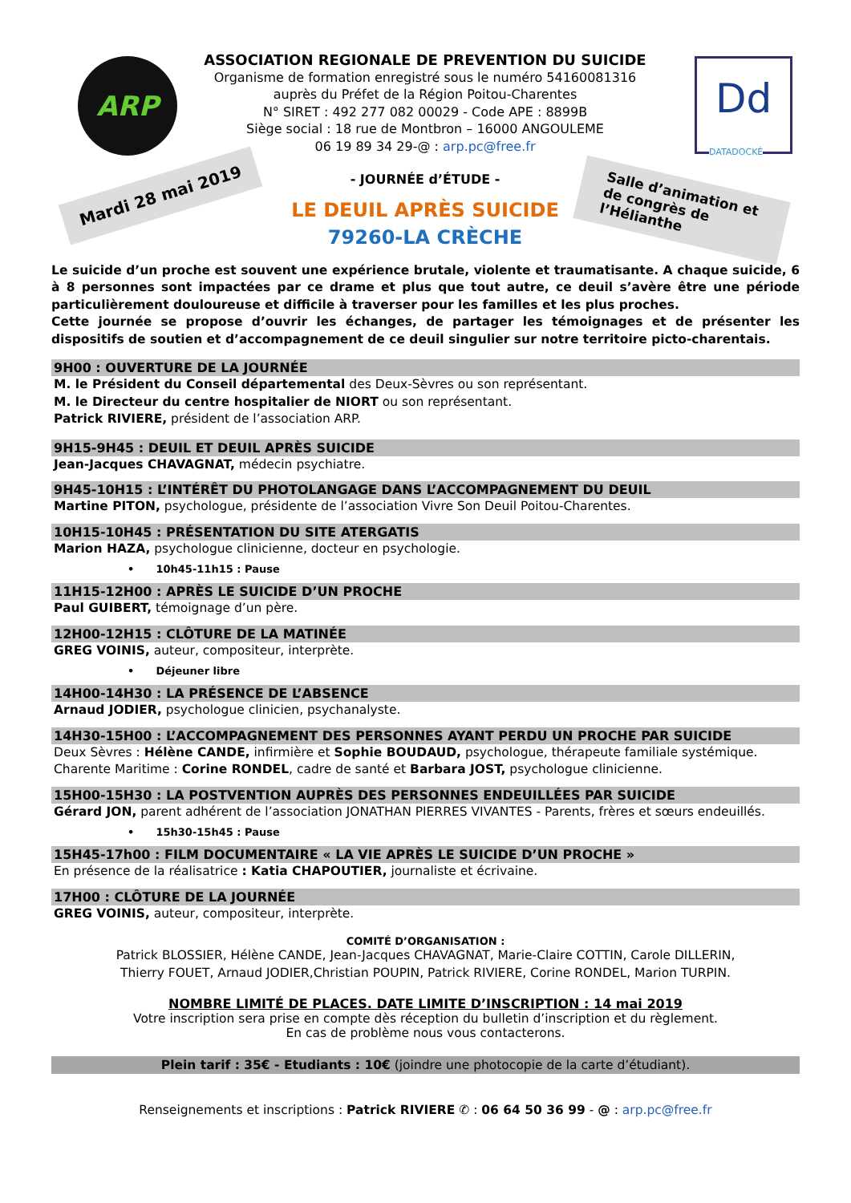ARP
Dd
DATADOCKÉ
Mardi 28 mai 2019
Salle d’animation et de congrès de l’Hélianthe
ASSOCIATION REGIONALE DE PREVENTION DU SUICIDE
Organisme de formation enregistré sous le numéro 54160081316
auprès du Préfet de la Région Poitou-Charentes
N° SIRET : 492 277 082 00029 - Code APE : 8899B
Siège social : 18 rue de Montbron – 16000 ANGOULEME
06 19 89 34 29-@ : arp.pc@free.fr
- JOURNÉE d’ÉTUDE -
LE DEUIL APRÈS SUICIDE
79260-LA CRÈCHE
Le suicide d’un proche est souvent une expérience brutale, violente et traumatisante. A chaque suicide, 6 à 8 personnes sont impactées par ce drame et plus que tout autre, ce deuil s’avère être une période particulièrement douloureuse et difficile à traverser pour les familles et les plus proches.
Cette journée se propose d’ouvrir les échanges, de partager les témoignages et de présenter les dispositifs de soutien et d’accompagnement de ce deuil singulier sur notre territoire picto-charentais.
9H00 : OUVERTURE DE LA JOURNÉE
M. le Président du Conseil départemental des Deux-Sèvres ou son représentant.
M. le Directeur du centre hospitalier de NIORT ou son représentant.
Patrick RIVIERE, président de l’association ARP.
9H15-9H45 : DEUIL ET DEUIL APRÈS SUICIDE
Jean-Jacques CHAVAGNAT, médecin psychiatre.
9H45-10H15 : L’INTÉRÊT DU PHOTOLANGAGE DANS L’ACCOMPAGNEMENT DU DEUIL
Martine PITON, psychologue, présidente de l’association Vivre Son Deuil Poitou-Charentes.
10H15-10H45 : PRÉSENTATION DU SITE ATERGATIS
Marion HAZA, psychologue clinicienne, docteur en psychologie.
• 10h45-11h15 : Pause
11H15-12H00 : APRÈS LE SUICIDE D’UN PROCHE
Paul GUIBERT, témoignage d’un père.
12H00-12H15 : CLÔTURE DE LA MATINÉE
GREG VOINIS, auteur, compositeur, interprète.
• Déjeuner libre
14H00-14H30 : LA PRÉSENCE DE L’ABSENCE
Arnaud JODIER, psychologue clinicien, psychanalyste.
14H30-15H00 : L’ACCOMPAGNEMENT DES PERSONNES AYANT PERDU UN PROCHE PAR SUICIDE
Deux Sèvres : Hélène CANDE, infirmière et Sophie BOUDAUD, psychologue, thérapeute familiale systémique.
Charente Maritime : Corine RONDEL, cadre de santé et Barbara JOST, psychologue clinicienne.
15H00-15H30 : LA POSTVENTION AUPRÈS DES PERSONNES ENDEUILLÉES PAR SUICIDE
Gérard JON, parent adhérent de l’association JONATHAN PIERRES VIVANTES - Parents, frères et sœurs endeuillés.
• 15h30-15h45 : Pause
15H45-17h00 : FILM DOCUMENTAIRE « LA VIE APRÈS LE SUICIDE D’UN PROCHE »
En présence de la réalisatrice : Katia CHAPOUTIER, journaliste et écrivaine.
17H00 : CLÔTURE DE LA JOURNÉE
GREG VOINIS, auteur, compositeur, interprète.
COMITÉ D’ORGANISATION :
Patrick BLOSSIER, Hélène CANDE, Jean-Jacques CHAVAGNAT, Marie-Claire COTTIN, Carole DILLERIN,
Thierry FOUET, Arnaud JODIER,Christian POUPIN, Patrick RIVIERE, Corine RONDEL, Marion TURPIN.
NOMBRE LIMITÉ DE PLACES. DATE LIMITE D’INSCRIPTION : 14 mai 2019
Votre inscription sera prise en compte dès réception du bulletin d’inscription et du règlement.
En cas de problème nous vous contacterons.
Plein tarif : 35€ - Etudiants : 10€ (joindre une photocopie de la carte d’étudiant).
Renseignements et inscriptions : Patrick RIVIERE ✆ : 06 64 50 36 99 - @ : arp.pc@free.fr